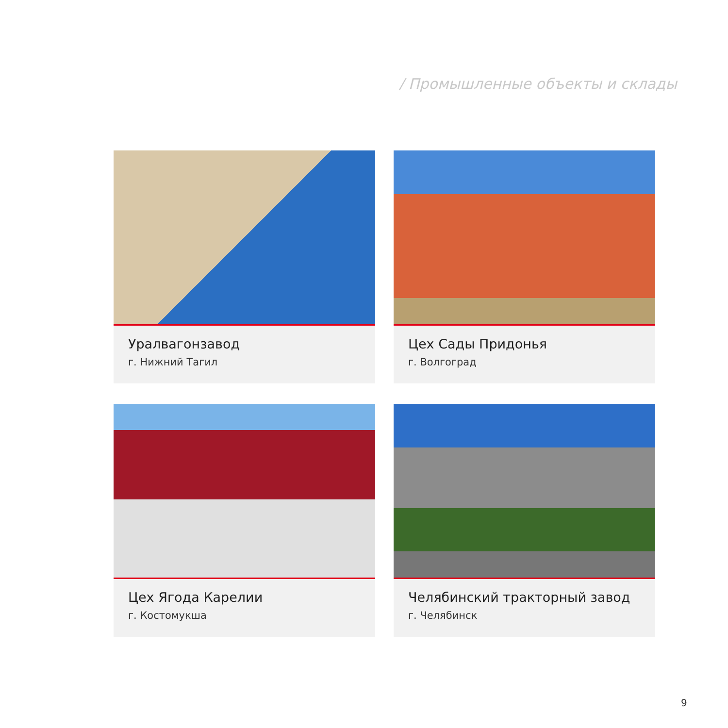/ Промышленные объекты и склады
Уралвагонзавод
г. Нижний Тагил
Цех Сады Придонья
г. Волгоград
Цех Ягода Карелии
г. Костомукша
Челябинский тракторный завод
г. Челябинск
9